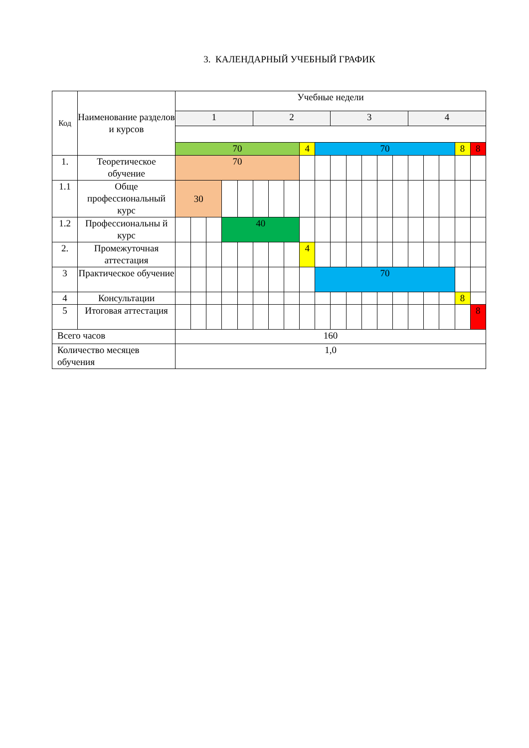3. КАЛЕНДАРНЫЙ УЧЕБНЫЙ ГРАФИК
| Код | Наименование разделов и курсов | Учебные недели | | | | | | | | | | | | | | | | | | | |
| --- | --- | --- | --- | --- | --- | --- | --- | --- | --- | --- | --- | --- | --- | --- | --- | --- | --- | --- | --- | --- | --- |
| | | 1 | | | | | 2 | | | | | 3 | | | | | 4 | | | | |
| | | 70 | | | | | | | | 4 | 70 | | | | | | | | | 8 | 8 |
| 1. | Теоретическое обучение | 70 | | | | | | | | | | | | | | | | | | | |
| 1.1 | Обще профессиональный курс | 30 | | | | | | | | | | | | | | | | | | | |
| 1.2 | Профессиональны й курс | | | | 40 | | | | | | | | | | | | | | | | |
| 2. | Промежуточная аттестация | | | | | | | | | 4 | | | | | | | | | | | |
| 3 | Практическое обучение | | | | | | | | | | 70 | | | | | | | | | | |
| 4 | Консультации | | | | | | | | | | | | | | | | | | | 8 | |
| 5 | Итоговая аттестация | | | | | | | | | | | | | | | | | | | | 8 |
| Всего часов | | 160 | | | | | | | | | | | | | | | | | | | |
| Количество месяцев обучения | | 1,0 | | | | | | | | | | | | | | | | | | | |